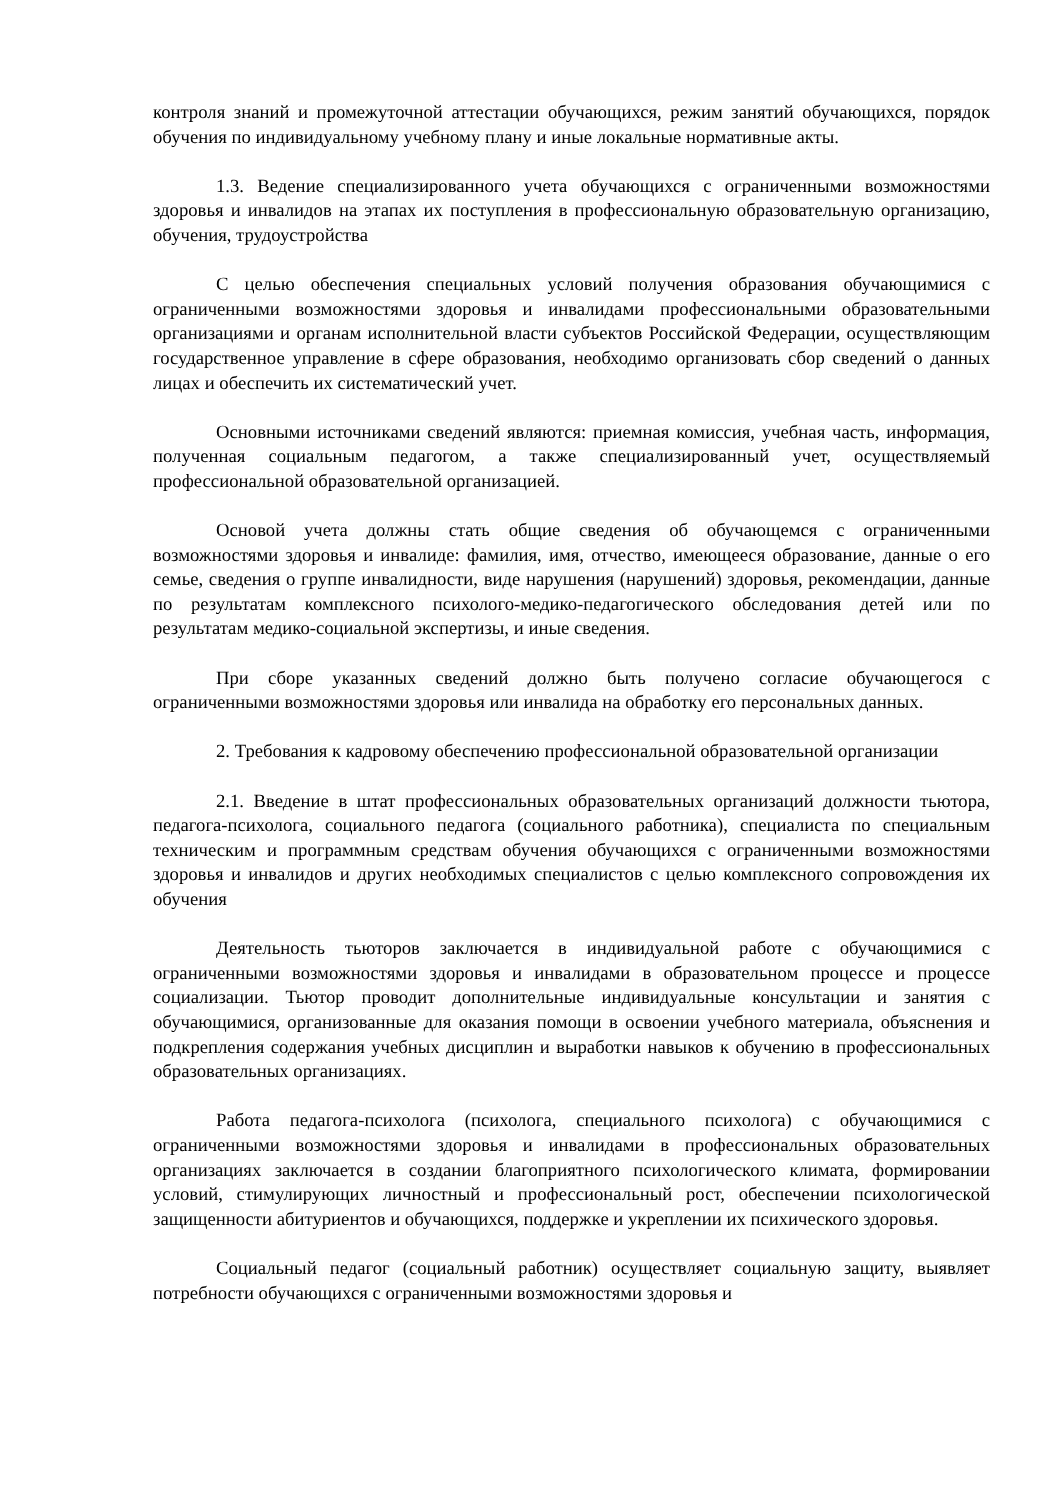контроля знаний и промежуточной аттестации обучающихся, режим занятий обучающихся, порядок обучения по индивидуальному учебному плану и иные локальные нормативные акты.
1.3. Ведение специализированного учета обучающихся с ограниченными возможностями здоровья и инвалидов на этапах их поступления в профессиональную образовательную организацию, обучения, трудоустройства
С целью обеспечения специальных условий получения образования обучающимися с ограниченными возможностями здоровья и инвалидами профессиональными образовательными организациями и органам исполнительной власти субъектов Российской Федерации, осуществляющим государственное управление в сфере образования, необходимо организовать сбор сведений о данных лицах и обеспечить их систематический учет.
Основными источниками сведений являются: приемная комиссия, учебная часть, информация, полученная социальным педагогом, а также специализированный учет, осуществляемый профессиональной образовательной организацией.
Основой учета должны стать общие сведения об обучающемся с ограниченными возможностями здоровья и инвалиде: фамилия, имя, отчество, имеющееся образование, данные о его семье, сведения о группе инвалидности, виде нарушения (нарушений) здоровья, рекомендации, данные по результатам комплексного психолого-медико-педагогического обследования детей или по результатам медико-социальной экспертизы, и иные сведения.
При сборе указанных сведений должно быть получено согласие обучающегося с ограниченными возможностями здоровья или инвалида на обработку его персональных данных.
2. Требования к кадровому обеспечению профессиональной образовательной организации
2.1. Введение в штат профессиональных образовательных организаций должности тьютора, педагога-психолога, социального педагога (социального работника), специалиста по специальным техническим и программным средствам обучения обучающихся с ограниченными возможностями здоровья и инвалидов и других необходимых специалистов с целью комплексного сопровождения их обучения
Деятельность тьюторов заключается в индивидуальной работе с обучающимися с ограниченными возможностями здоровья и инвалидами в образовательном процессе и процессе социализации. Тьютор проводит дополнительные индивидуальные консультации и занятия с обучающимися, организованные для оказания помощи в освоении учебного материала, объяснения и подкрепления содержания учебных дисциплин и выработки навыков к обучению в профессиональных образовательных организациях.
Работа педагога-психолога (психолога, специального психолога) с обучающимися с ограниченными возможностями здоровья и инвалидами в профессиональных образовательных организациях заключается в создании благоприятного психологического климата, формировании условий, стимулирующих личностный и профессиональный рост, обеспечении психологической защищенности абитуриентов и обучающихся, поддержке и укреплении их психического здоровья.
Социальный педагог (социальный работник) осуществляет социальную защиту, выявляет потребности обучающихся с ограниченными возможностями здоровья и